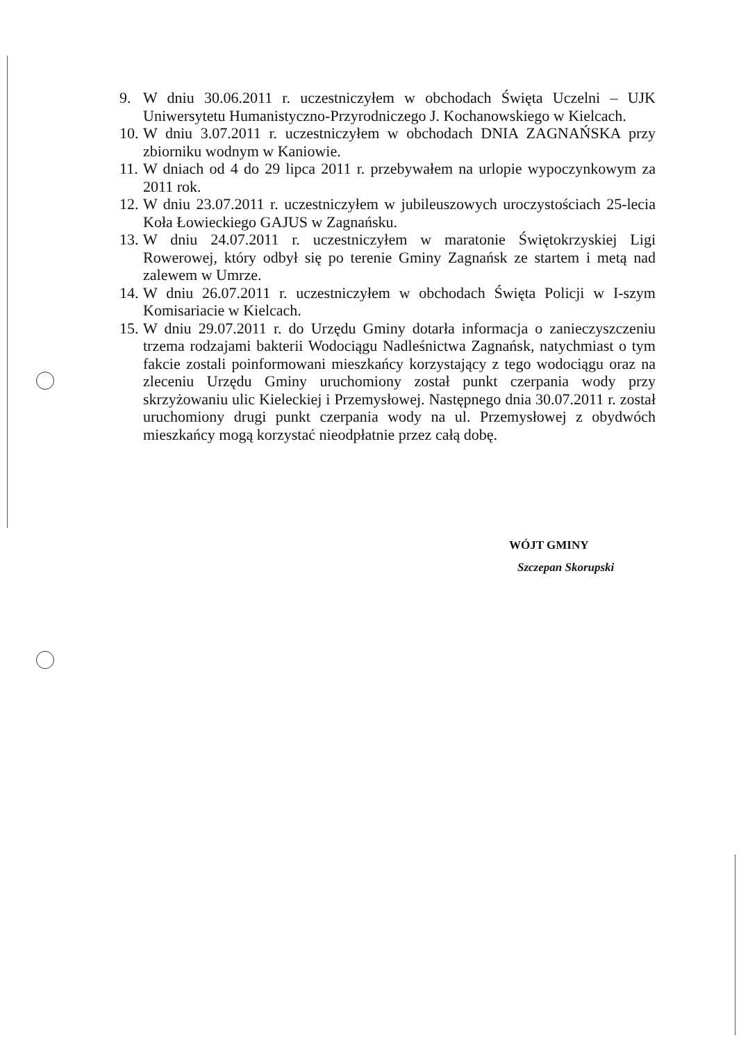9. W dniu 30.06.2011 r. uczestniczyłem w obchodach Święta Uczelni – UJK Uniwersytetu Humanistyczno-Przyrodniczego J. Kochanowskiego w Kielcach.
10. W dniu 3.07.2011 r. uczestniczyłem w obchodach DNIA ZAGNAŃSKA przy zbiorniku wodnym w Kaniowie.
11. W dniach od 4 do 29 lipca 2011 r. przebywałem na urlopie wypoczynkowym za 2011 rok.
12. W dniu 23.07.2011 r. uczestniczyłem w jubileuszowych uroczystościach 25-lecia Koła Łowieckiego GAJUS w Zagnańsku.
13. W dniu 24.07.2011 r. uczestniczyłem w maratonie Świętokrzyskiej Ligi Rowerowej, który odbył się po terenie Gminy Zagnańsk ze startem i metą nad zalewem w Umrze.
14. W dniu 26.07.2011 r. uczestniczyłem w obchodach Święta Policji w I-szym Komisariacie w Kielcach.
15. W dniu 29.07.2011 r. do Urzędu Gminy dotarła informacja o zanieczyszczeniu trzema rodzajami bakterii Wodociągu Nadleśnictwa Zagnańsk, natychmiast o tym fakcie zostali poinformowani mieszkańcy korzystający z tego wodociągu oraz na zleceniu Urzędu Gminy uruchomiony został punkt czerpania wody przy skrzyżowaniu ulic Kieleckiej i Przemysłowej. Następnego dnia 30.07.2011 r. został uruchomiony drugi punkt czerpania wody na ul. Przemysłowej z obydwóch mieszkańcy mogą korzystać nieodpłatnie przez całą dobę.
WÓJT GMINY
Szczepan Skorupski